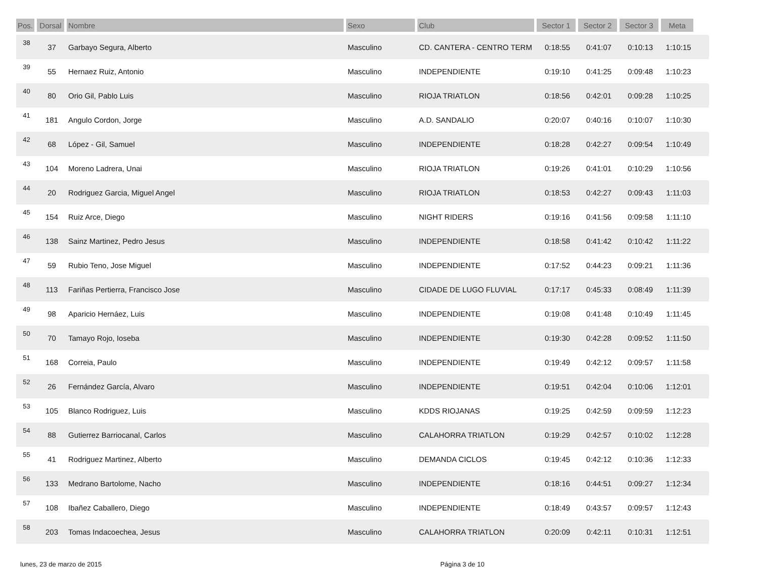| Pos. | Dorsal | Nombre | Sexo | Club | Sector 1 | Sector 2 | Sector 3 | Meta | |
| --- | --- | --- | --- | --- | --- | --- | --- | --- | --- |
| 38 | 37 | Garbayo Segura, Alberto | Masculino | CD. CANTERA - CENTRO TERM | 0:18:55 | 0:41:07 | 0:10:13 | 1:10:15 | |
| 39 | 55 | Hernaez Ruiz, Antonio | Masculino | INDEPENDIENTE | 0:19:10 | 0:41:25 | 0:09:48 | 1:10:23 | |
| 40 | 80 | Orio Gil, Pablo Luis | Masculino | RIOJA TRIATLON | 0:18:56 | 0:42:01 | 0:09:28 | 1:10:25 | |
| 41 | 181 | Angulo Cordon, Jorge | Masculino | A.D. SANDALIO | 0:20:07 | 0:40:16 | 0:10:07 | 1:10:30 | |
| 42 | 68 | López - Gil, Samuel | Masculino | INDEPENDIENTE | 0:18:28 | 0:42:27 | 0:09:54 | 1:10:49 | |
| 43 | 104 | Moreno Ladrera, Unai | Masculino | RIOJA TRIATLON | 0:19:26 | 0:41:01 | 0:10:29 | 1:10:56 | |
| 44 | 20 | Rodriguez Garcia, Miguel Angel | Masculino | RIOJA TRIATLON | 0:18:53 | 0:42:27 | 0:09:43 | 1:11:03 | |
| 45 | 154 | Ruiz Arce, Diego | Masculino | NIGHT RIDERS | 0:19:16 | 0:41:56 | 0:09:58 | 1:11:10 | |
| 46 | 138 | Sainz Martinez, Pedro Jesus | Masculino | INDEPENDIENTE | 0:18:58 | 0:41:42 | 0:10:42 | 1:11:22 | |
| 47 | 59 | Rubio Teno, Jose Miguel | Masculino | INDEPENDIENTE | 0:17:52 | 0:44:23 | 0:09:21 | 1:11:36 | |
| 48 | 113 | Fariñas Pertierra, Francisco Jose | Masculino | CIDADE DE LUGO FLUVIAL | 0:17:17 | 0:45:33 | 0:08:49 | 1:11:39 | |
| 49 | 98 | Aparicio Hernáez, Luis | Masculino | INDEPENDIENTE | 0:19:08 | 0:41:48 | 0:10:49 | 1:11:45 | |
| 50 | 70 | Tamayo Rojo, Ioseba | Masculino | INDEPENDIENTE | 0:19:30 | 0:42:28 | 0:09:52 | 1:11:50 | |
| 51 | 168 | Correia, Paulo | Masculino | INDEPENDIENTE | 0:19:49 | 0:42:12 | 0:09:57 | 1:11:58 | |
| 52 | 26 | Fernández García, Alvaro | Masculino | INDEPENDIENTE | 0:19:51 | 0:42:04 | 0:10:06 | 1:12:01 | |
| 53 | 105 | Blanco Rodriguez, Luis | Masculino | KDDS RIOJANAS | 0:19:25 | 0:42:59 | 0:09:59 | 1:12:23 | |
| 54 | 88 | Gutierrez Barriocanal, Carlos | Masculino | CALAHORRA TRIATLON | 0:19:29 | 0:42:57 | 0:10:02 | 1:12:28 | |
| 55 | 41 | Rodriguez Martinez, Alberto | Masculino | DEMANDA CICLOS | 0:19:45 | 0:42:12 | 0:10:36 | 1:12:33 | |
| 56 | 133 | Medrano Bartolome, Nacho | Masculino | INDEPENDIENTE | 0:18:16 | 0:44:51 | 0:09:27 | 1:12:34 | |
| 57 | 108 | Ibañez Caballero, Diego | Masculino | INDEPENDIENTE | 0:18:49 | 0:43:57 | 0:09:57 | 1:12:43 | |
| 58 | 203 | Tomas Indacoechea, Jesus | Masculino | CALAHORRA TRIATLON | 0:20:09 | 0:42:11 | 0:10:31 | 1:12:51 | |
lunes, 23 de marzo de 2015 Página 3 de 10